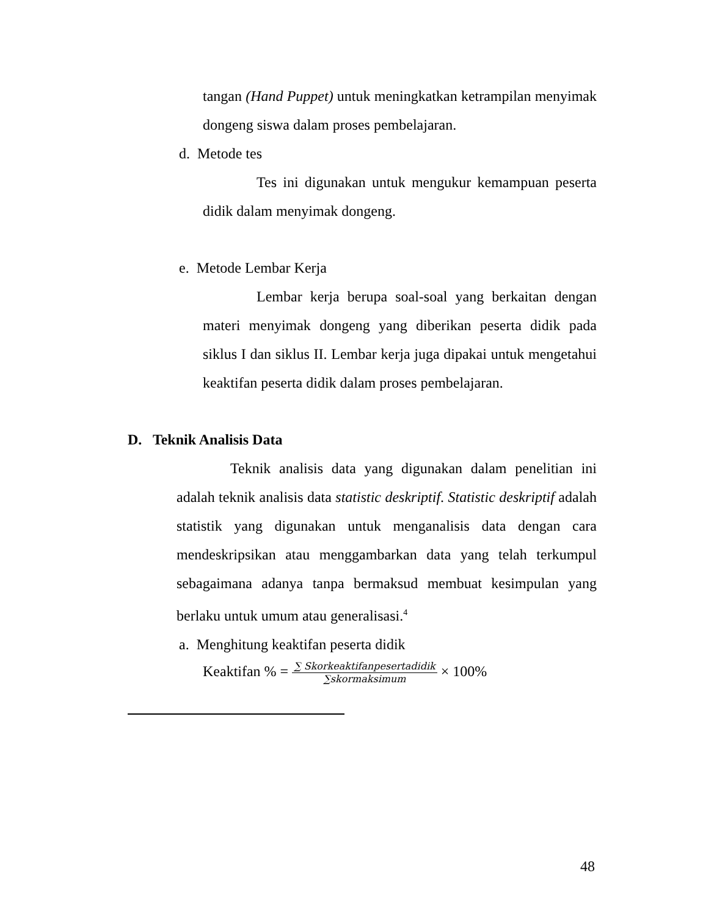tangan (Hand Puppet) untuk meningkatkan ketrampilan menyimak dongeng siswa dalam proses pembelajaran.
d. Metode tes
Tes ini digunakan untuk mengukur kemampuan peserta didik dalam menyimak dongeng.
e. Metode Lembar Kerja
Lembar kerja berupa soal-soal yang berkaitan dengan materi menyimak dongeng yang diberikan peserta didik pada siklus I dan siklus II. Lembar kerja juga dipakai untuk mengetahui keaktifan peserta didik dalam proses pembelajaran.
D. Teknik Analisis Data
Teknik analisis data yang digunakan dalam penelitian ini adalah teknik analisis data statistic deskriptif. Statistic deskriptif adalah statistik yang digunakan untuk menganalisis data dengan cara mendeskripsikan atau menggambarkan data yang telah terkumpul sebagaimana adanya tanpa bermaksud membuat kesimpulan yang berlaku untuk umum atau generalisasi.<sup>4</sup>
a. Menghitung keaktifan peserta didik
Keaktifan % = ∑ Skorkeaktifanpesertadidik ∑skormaksimum × 100%
48